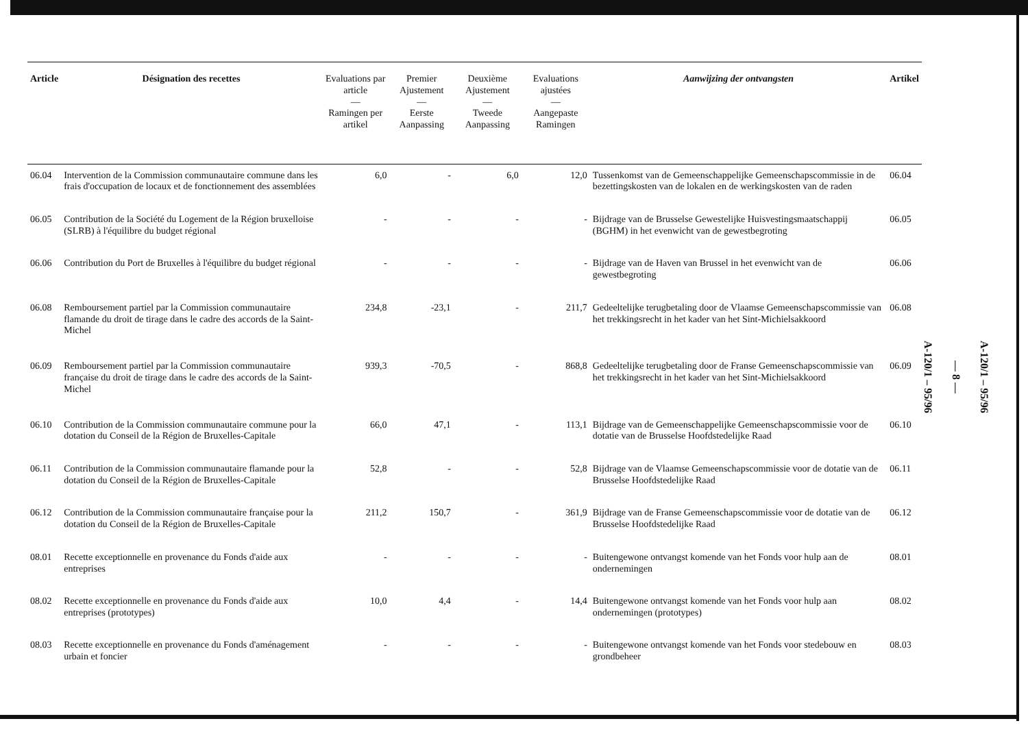| Article | Désignation des recettes | Evaluations par article — Ramingen per artikel | Premier Ajustement — Eerste Aanpassing | Deuxième Ajustement — Tweede Aanpassing | Evaluations ajustées — Aangepaste Ramingen | Aanwijzing der ontvangsten | Artikel |
| --- | --- | --- | --- | --- | --- | --- | --- |
| 06.04 | Intervention de la Commission communautaire commune dans les frais d'occupation de locaux et de fonctionnement des assemblées | 6,0 | - | 6,0 | 12,0 | Tussenkomst van de Gemeenschappelijke Gemeenschapscommissie in de bezettingskosten van de lokalen en de werkingskosten van de raden | 06.04 |
| 06.05 | Contribution de la Société du Logement de la Région bruxelloise (SLRB) à l'équilibre du budget régional | - | - | - | - | Bijdrage van de Brusselse Gewestelijke Huisvestingsmaatschappij (BGHM) in het evenwicht van de gewestbegroting | 06.05 |
| 06.06 | Contribution du Port de Bruxelles à l'équilibre du budget régional | - | - | - | - | Bijdrage van de Haven van Brussel in het evenwicht van de gewestbegroting | 06.06 |
| 06.08 | Remboursement partiel par la Commission communautaire flamande du droit de tirage dans le cadre des accords de la Saint-Michel | 234,8 | -23,1 | - | 211,7 | Gedeeltelijke terugbetaling door de Vlaamse Gemeenschapscommissie van het trekkingsrecht in het kader van het Sint-Michielsakkoord | 06.08 |
| 06.09 | Remboursement partiel par la Commission communautaire française du droit de tirage dans le cadre des accords de la Saint-Michel | 939,3 | -70,5 | - | 868,8 | Gedeeltelijke terugbetaling door de Franse Gemeenschapscommissie van het trekkingsrecht in het kader van het Sint-Michielsakkoord | 06.09 |
| 06.10 | Contribution de la Commission communautaire commune pour la dotation du Conseil de la Région de Bruxelles-Capitale | 66,0 | 47,1 | - | 113,1 | Bijdrage van de Gemeenschappelijke Gemeenschapscommissie voor de dotatie van de Brusselse Hoofdstedelijke Raad | 06.10 |
| 06.11 | Contribution de la Commission communautaire flamande pour la dotation du Conseil de la Région de Bruxelles-Capitale | 52,8 | - | - | 52,8 | Bijdrage van de Vlaamse Gemeenschapscommissie voor de dotatie van de Brusselse Hoofdstedelijke Raad | 06.11 |
| 06.12 | Contribution de la Commission communautaire française pour la dotation du Conseil de la Région de Bruxelles-Capitale | 211,2 | 150,7 | - | 361,9 | Bijdrage van de Franse Gemeenschapscommissie voor de dotatie van de Brusselse Hoofdstedelijke Raad | 06.12 |
| 08.01 | Recette exceptionnelle en provenance du Fonds d'aide aux entreprises | - | - | - | - | Buitengewone ontvangst komende van het Fonds voor hulp aan de ondernemingen | 08.01 |
| 08.02 | Recette exceptionnelle en provenance du Fonds d'aide aux entreprises (prototypes) | 10,0 | 4,4 | - | 14,4 | Buitengewone ontvangst komende van het Fonds voor hulp aan ondernemingen (prototypes) | 08.02 |
| 08.03 | Recette exceptionnelle en provenance du Fonds d'aménagement urbain et foncier | - | - | - | - | Buitengewone ontvangst komende van het Fonds voor stedebouw en grondbeheer | 08.03 |
A-120/1 – 95/96
— 8 —
A-120/1 – 95/96